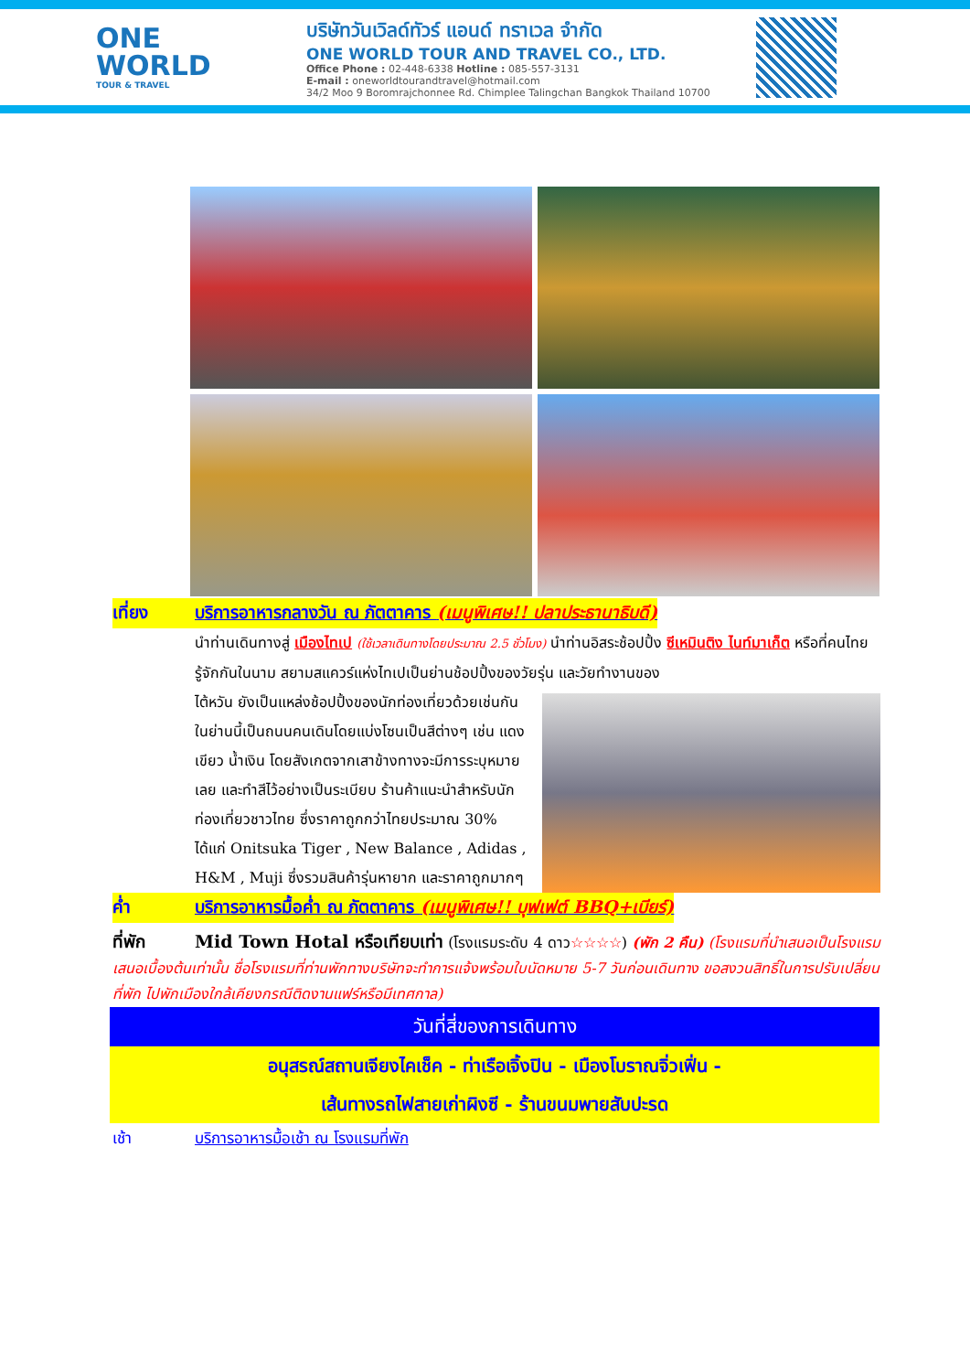ONE
WORLD
TOUR & TRAVEL
บริษัทวันเวิลด์ทัวร์ แอนด์ ทราเวล จำกัด
ONE WORLD TOUR AND TRAVEL CO., LTD.
Office Phone : 02-448-6338 Hotline : 085-557-3131
E-mail : oneworldtourandtravel@hotmail.com
34/2 Moo 9 Boromrajchonnee Rd. Chimplee Talingchan Bangkok Thailand 10700
เที่ยง บริการอาหารกลางวัน ณ ภัตตาคาร (เมนูพิเศษ!! ปลาประธานาธิบดี)
นำท่านเดินทางสู่ เมืองไทเป (ใช้เวลาเดินทางโดยประมาณ 2.5 ชั่วโมง) นำท่านอิสระช้อปปิ้ง ซีเหมินติง ไนท์มาเก็ต หรือที่คนไทยรู้จักกันในนาม สยามสแควร์แห่งไทเปเป็นย่านช้อปปิ้งของวัยรุ่น และวัยทำงานของ
ไต้หวัน ยังเป็นแหล่งช้อปปิ้งของนักท่องเที่ยวด้วยเช่นกัน ในย่านนี้เป็นถนนคนเดินโดยแบ่งโซนเป็นสีต่างๆ เช่น แดง เขียว น้ำเงิน โดยสังเกตจากเสาข้างทางจะมีการระบุหมายเลย และทำสีไว้อย่างเป็นระเบียบ ร้านค้าแนะนำสำหรับนักท่องเที่ยวชาวไทย ซึ่งราคาถูกกว่าไทยประมาณ 30% ได้แก่ Onitsuka Tiger , New Balance , Adidas , H&M , Muji ซึ่งรวมสินค้ารุ่นหายาก และราคาถูกมากๆ
ค่ำ บริการอาหารมื้อค่ำ ณ ภัตตาคาร (เมนูพิเศษ!! บุฟเฟต์ BBQ+เบียร์)
ที่พัก Mid Town Hotal หรือเทียบเท่า (โรงแรมระดับ 4 ดาว☆☆☆☆) (พัก 2 คืน) (โรงแรมที่นำเสนอเป็นโรงแรมเสนอเบื้องต้นเท่านั้น ชื่อโรงแรมที่ท่านพักทางบริษัทจะทำการแจ้งพร้อมใบนัดหมาย 5-7 วันก่อนเดินทาง ขอสงวนสิทธิ์ในการปรับเปลี่ยนที่พัก ไปพักเมืองใกล้เคียงกรณีติดงานแฟร์หรือมีเทศกาล)
วันที่สี่ของการเดินทาง
อนุสรณ์สถานเจียงไคเช็ค - ท่าเรือเจิ้งปิน - เมืองโบราณจิ่วเฟิ่น -
เส้นทางรถไฟสายเก่าผิงซี - ร้านขนมพายสับปะรด
เช้า บริการอาหารมื้อเช้า ณ โรงแรมที่พัก